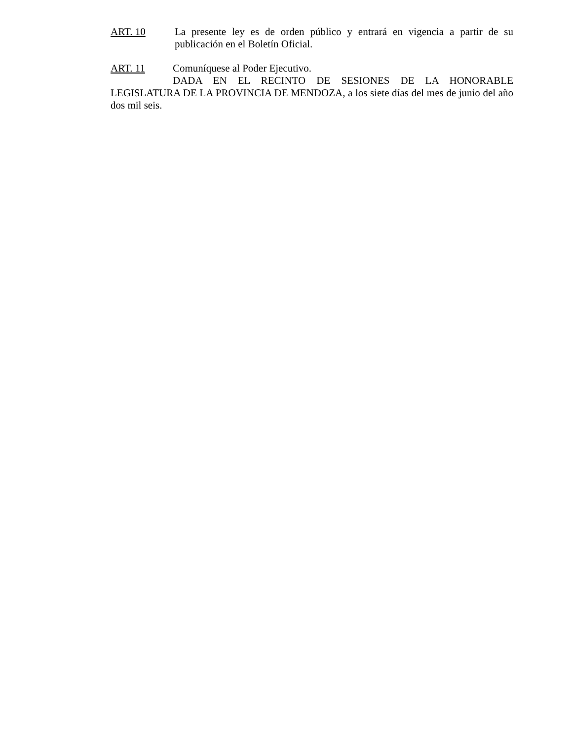ART. 10 La presente ley es de orden público y entrará en vigencia a partir de su publicación en el Boletín Oficial.
ART. 11 Comuníquese al Poder Ejecutivo.
DADA EN EL RECINTO DE SESIONES DE LA HONORABLE LEGISLATURA DE LA PROVINCIA DE MENDOZA, a los siete días del mes de junio del año dos mil seis.